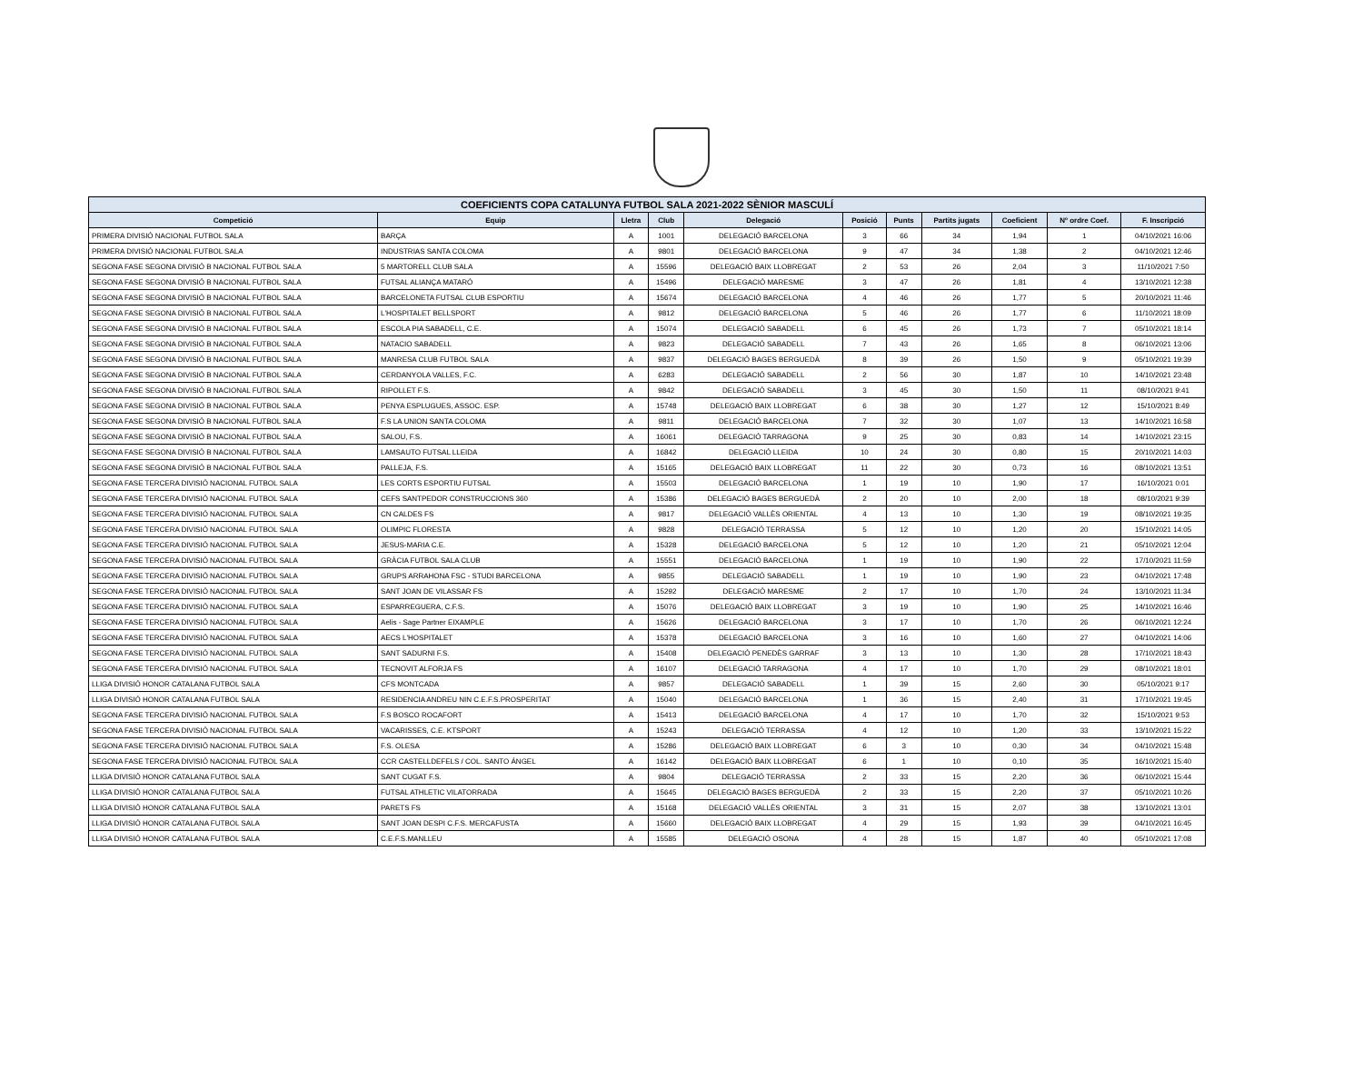| COEFICIENTS COPA CATALUNYA FUTBOL SALA 2021-2022 SÈNIOR MASCULÍ | | | | | | | | | | |
| --- | --- | --- | --- | --- | --- | --- | --- | --- | --- | --- |
| Competició | Equip | Lletra | Club | Delegació | Posició | Punts | Partits jugats | Coeficient | Nº ordre Coef. | F. Inscripció |
| PRIMERA DIVISIÓ NACIONAL FUTBOL SALA | BARÇA | A | 1001 | DELEGACIÓ BARCELONA | 3 | 66 | 34 | 1,94 | 1 | 04/10/2021 16:06 |
| PRIMERA DIVISIÓ NACIONAL FUTBOL SALA | INDUSTRIAS SANTA COLOMA | A | 9801 | DELEGACIÓ BARCELONA | 9 | 47 | 34 | 1,38 | 2 | 04/10/2021 12:46 |
| SEGONA FASE SEGONA DIVISIÓ B NACIONAL FUTBOL SALA | 5 MARTORELL CLUB SALA | A | 15596 | DELEGACIÓ BAIX LLOBREGAT | 2 | 53 | 26 | 2,04 | 3 | 11/10/2021 7:50 |
| SEGONA FASE SEGONA DIVISIÓ B NACIONAL FUTBOL SALA | FUTSAL ALIANÇA MATARÓ | A | 15496 | DELEGACIÓ MARESME | 3 | 47 | 26 | 1,81 | 4 | 13/10/2021 12:38 |
| SEGONA FASE SEGONA DIVISIÓ B NACIONAL FUTBOL SALA | BARCELONETA FUTSAL CLUB ESPORTIU | A | 15674 | DELEGACIÓ BARCELONA | 4 | 46 | 26 | 1,77 | 5 | 20/10/2021 11:46 |
| SEGONA FASE SEGONA DIVISIÓ B NACIONAL FUTBOL SALA | L'HOSPITALET BELLSPORT | A | 9812 | DELEGACIÓ BARCELONA | 5 | 46 | 26 | 1,77 | 6 | 11/10/2021 18:09 |
| SEGONA FASE SEGONA DIVISIÓ B NACIONAL FUTBOL SALA | ESCOLA PIA SABADELL, C.E. | A | 15074 | DELEGACIÓ SABADELL | 6 | 45 | 26 | 1,73 | 7 | 05/10/2021 18:14 |
| SEGONA FASE SEGONA DIVISIÓ B NACIONAL FUTBOL SALA | NATACIO SABADELL | A | 9823 | DELEGACIÓ SABADELL | 7 | 43 | 26 | 1,65 | 8 | 06/10/2021 13:06 |
| SEGONA FASE SEGONA DIVISIÓ B NACIONAL FUTBOL SALA | MANRESA CLUB FUTBOL SALA | A | 9837 | DELEGACIÓ BAGES BERGUEDÀ | 8 | 39 | 26 | 1,50 | 9 | 05/10/2021 19:39 |
| SEGONA FASE SEGONA DIVISIÓ B NACIONAL FUTBOL SALA | CERDANYOLA VALLES, F.C. | A | 6283 | DELEGACIÓ SABADELL | 2 | 56 | 30 | 1,87 | 10 | 14/10/2021 23:48 |
| SEGONA FASE SEGONA DIVISIÓ B NACIONAL FUTBOL SALA | RIPOLLET F.S. | A | 9842 | DELEGACIÓ SABADELL | 3 | 45 | 30 | 1,50 | 11 | 08/10/2021 9:41 |
| SEGONA FASE SEGONA DIVISIÓ B NACIONAL FUTBOL SALA | PENYA ESPLUGUES, ASSOC. ESP. | A | 15748 | DELEGACIÓ BAIX LLOBREGAT | 6 | 38 | 30 | 1,27 | 12 | 15/10/2021 8:49 |
| SEGONA FASE SEGONA DIVISIÓ B NACIONAL FUTBOL SALA | F.S LA UNION SANTA COLOMA | A | 9811 | DELEGACIÓ BARCELONA | 7 | 32 | 30 | 1,07 | 13 | 14/10/2021 16:58 |
| SEGONA FASE SEGONA DIVISIÓ B NACIONAL FUTBOL SALA | SALOU, F.S. | A | 16061 | DELEGACIÓ TARRAGONA | 9 | 25 | 30 | 0,83 | 14 | 14/10/2021 23:15 |
| SEGONA FASE SEGONA DIVISIÓ B NACIONAL FUTBOL SALA | LAMSAUTO FUTSAL LLEIDA | A | 16842 | DELEGACIÓ LLEIDA | 10 | 24 | 30 | 0,80 | 15 | 20/10/2021 14:03 |
| SEGONA FASE SEGONA DIVISIÓ B NACIONAL FUTBOL SALA | PALLEJA, F.S. | A | 15165 | DELEGACIÓ BAIX LLOBREGAT | 11 | 22 | 30 | 0,73 | 16 | 08/10/2021 13:51 |
| SEGONA FASE TERCERA DIVISIÓ NACIONAL FUTBOL SALA | LES CORTS ESPORTIU FUTSAL | A | 15503 | DELEGACIÓ BARCELONA | 1 | 19 | 10 | 1,90 | 17 | 16/10/2021 0:01 |
| SEGONA FASE TERCERA DIVISIÓ NACIONAL FUTBOL SALA | CEFS SANTPEDOR CONSTRUCCIONS 360 | A | 15386 | DELEGACIÓ BAGES BERGUEDÀ | 2 | 20 | 10 | 2,00 | 18 | 08/10/2021 9:39 |
| SEGONA FASE TERCERA DIVISIÓ NACIONAL FUTBOL SALA | CN CALDES FS | A | 9817 | DELEGACIÓ VALLÈS ORIENTAL | 4 | 13 | 10 | 1,30 | 19 | 08/10/2021 19:35 |
| SEGONA FASE TERCERA DIVISIÓ NACIONAL FUTBOL SALA | OLIMPIC FLORESTA | A | 9828 | DELEGACIÓ TERRASSA | 5 | 12 | 10 | 1,20 | 20 | 15/10/2021 14:05 |
| SEGONA FASE TERCERA DIVISIÓ NACIONAL FUTBOL SALA | JESUS-MARIA C.E. | A | 15328 | DELEGACIÓ BARCELONA | 5 | 12 | 10 | 1,20 | 21 | 05/10/2021 12:04 |
| SEGONA FASE TERCERA DIVISIÓ NACIONAL FUTBOL SALA | GRÀCIA FUTBOL SALA CLUB | A | 15551 | DELEGACIÓ BARCELONA | 1 | 19 | 10 | 1,90 | 22 | 17/10/2021 11:59 |
| SEGONA FASE TERCERA DIVISIÓ NACIONAL FUTBOL SALA | GRUPS ARRAHONA FSC - STUDI BARCELONA | A | 9855 | DELEGACIÓ SABADELL | 1 | 19 | 10 | 1,90 | 23 | 04/10/2021 17:48 |
| SEGONA FASE TERCERA DIVISIÓ NACIONAL FUTBOL SALA | SANT JOAN DE VILASSAR FS | A | 15292 | DELEGACIÓ MARESME | 2 | 17 | 10 | 1,70 | 24 | 13/10/2021 11:34 |
| SEGONA FASE TERCERA DIVISIÓ NACIONAL FUTBOL SALA | ESPARREGUERA, C.F.S. | A | 15076 | DELEGACIÓ BAIX LLOBREGAT | 3 | 19 | 10 | 1,90 | 25 | 14/10/2021 16:46 |
| SEGONA FASE TERCERA DIVISIÓ NACIONAL FUTBOL SALA | Aelis - Sage Partner EIXAMPLE | A | 15626 | DELEGACIÓ BARCELONA | 3 | 17 | 10 | 1,70 | 26 | 06/10/2021 12:24 |
| SEGONA FASE TERCERA DIVISIÓ NACIONAL FUTBOL SALA | AECS L'HOSPITALET | A | 15378 | DELEGACIÓ BARCELONA | 3 | 16 | 10 | 1,60 | 27 | 04/10/2021 14:06 |
| SEGONA FASE TERCERA DIVISIÓ NACIONAL FUTBOL SALA | SANT SADURNI F.S. | A | 15408 | DELEGACIÓ PENEDÈS GARRAF | 3 | 13 | 10 | 1,30 | 28 | 17/10/2021 18:43 |
| SEGONA FASE TERCERA DIVISIÓ NACIONAL FUTBOL SALA | TECNOVIT ALFORJA FS | A | 16107 | DELEGACIÓ TARRAGONA | 4 | 17 | 10 | 1,70 | 29 | 08/10/2021 18:01 |
| LLIGA DIVISIÓ HONOR CATALANA FUTBOL SALA | CFS MONTCADA | A | 9857 | DELEGACIÓ SABADELL | 1 | 39 | 15 | 2,60 | 30 | 05/10/2021 9:17 |
| LLIGA DIVISIÓ HONOR CATALANA FUTBOL SALA | RESIDENCIA ANDREU NIN C.E.F.S.PROSPERITAT | A | 15040 | DELEGACIÓ BARCELONA | 1 | 36 | 15 | 2,40 | 31 | 17/10/2021 19:45 |
| SEGONA FASE TERCERA DIVISIÓ NACIONAL FUTBOL SALA | F.S BOSCO ROCAFORT | A | 15413 | DELEGACIÓ BARCELONA | 4 | 17 | 10 | 1,70 | 32 | 15/10/2021 9:53 |
| SEGONA FASE TERCERA DIVISIÓ NACIONAL FUTBOL SALA | VACARISSES, C.E. KTSPORT | A | 15243 | DELEGACIÓ TERRASSA | 4 | 12 | 10 | 1,20 | 33 | 13/10/2021 15:22 |
| SEGONA FASE TERCERA DIVISIÓ NACIONAL FUTBOL SALA | F.S. OLESA | A | 15286 | DELEGACIÓ BAIX LLOBREGAT | 6 | 3 | 10 | 0,30 | 34 | 04/10/2021 15:48 |
| SEGONA FASE TERCERA DIVISIÓ NACIONAL FUTBOL SALA | CCR CASTELLDEFELS / COL. SANTO ÁNGEL | A | 16142 | DELEGACIÓ BAIX LLOBREGAT | 6 | 1 | 10 | 0,10 | 35 | 16/10/2021 15:40 |
| LLIGA DIVISIÓ HONOR CATALANA FUTBOL SALA | SANT CUGAT F.S. | A | 9804 | DELEGACIÓ TERRASSA | 2 | 33 | 15 | 2,20 | 36 | 06/10/2021 15:44 |
| LLIGA DIVISIÓ HONOR CATALANA FUTBOL SALA | FUTSAL ATHLETIC VILATORRADA | A | 15645 | DELEGACIÓ BAGES BERGUEDÀ | 2 | 33 | 15 | 2,20 | 37 | 05/10/2021 10:26 |
| LLIGA DIVISIÓ HONOR CATALANA FUTBOL SALA | PARETS FS | A | 15168 | DELEGACIÓ VALLÈS ORIENTAL | 3 | 31 | 15 | 2,07 | 38 | 13/10/2021 13:01 |
| LLIGA DIVISIÓ HONOR CATALANA FUTBOL SALA | SANT JOAN DESPI C.F.S. MERCAFUSTA | A | 15660 | DELEGACIÓ BAIX LLOBREGAT | 4 | 29 | 15 | 1,93 | 39 | 04/10/2021 16:45 |
| LLIGA DIVISIÓ HONOR CATALANA FUTBOL SALA | C.E.F.S.MANLLEU | A | 15585 | DELEGACIÓ OSONA | 4 | 28 | 15 | 1,87 | 40 | 05/10/2021 17:08 |